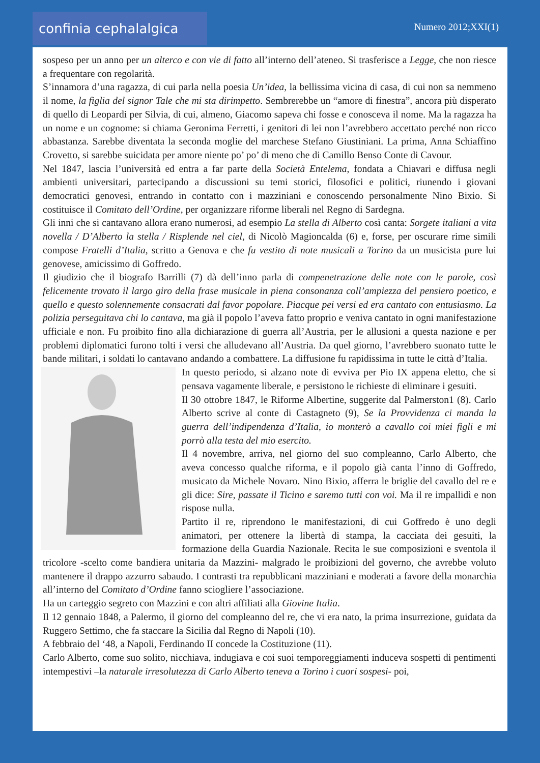confinia cephalalgica Numero 2012;XXI(1)
sospeso per un anno per un alterco e con vie di fatto all’interno dell’ateneo. Si trasferisce a Legge, che non riesce a frequentare con regolarità.
S’innamora d’una ragazza, di cui parla nella poesia Un’idea, la bellissima vicina di casa, di cui non sa nemmeno il nome, la figlia del signor Tale che mi sta dirimpetto. Sembrerebbe un “amore di finestra”, ancora più disperato di quello di Leopardi per Silvia, di cui, almeno, Giacomo sapeva chi fosse e conosceva il nome. Ma la ragazza ha un nome e un cognome: si chiama Geronima Ferretti, i genitori di lei non l’avrebbero accettato perché non ricco abbastanza. Sarebbe diventata la seconda moglie del marchese Stefano Giustiniani. La prima, Anna Schiaffino Crovetto, si sarebbe suicidata per amore niente po’ po’ di meno che di Camillo Benso Conte di Cavour.
Nel 1847, lascia l’università ed entra a far parte della Società Entelema, fondata a Chiavari e diffusa negli ambienti universitari, partecipando a discussioni su temi storici, filosofici e politici, riunendo i giovani democratici genovesi, entrando in contatto con i mazziniani e conoscendo personalmente Nino Bixio. Si costituisce il Comitato dell’Ordine, per organizzare riforme liberali nel Regno di Sardegna.
Gli inni che si cantavano allora erano numerosi, ad esempio La stella di Alberto così canta: Sorgete italiani a vita novella / D’Alberto la stella / Risplende nel ciel, di Nicolò Magioncalda (6) e, forse, per oscurare rime simili compose Fratelli d’Italia, scritto a Genova e che fu vestito di note musicali a Torino da un musicista pure lui genovese, amicissimo di Goffredo.
Il giudizio che il biografo Barrilli (7) dà dell’inno parla di compenetrazione delle note con le parole, così felicemente trovato il largo giro della frase musicale in piena consonanza coll’ampiezza del pensiero poetico, e quello e questo solennemente consacrati dal favor popolare. Piacque pei versi ed era cantato con entusiasmo. La polizia perseguitava chi lo cantava, ma già il popolo l’aveva fatto proprio e veniva cantato in ogni manifestazione ufficiale e non. Fu proibito fino alla dichiarazione di guerra all’Austria, per le allusioni a questa nazione e per problemi diplomatici furono tolti i versi che alludevano all’Austria. Da quel giorno, l’avrebbero suonato tutte le bande militari, i soldati lo cantavano andando a combattere. La diffusione fu rapidissima in tutte le città d’Italia.
In questo periodo, si alzano note di evviva per Pio IX appena eletto, che si pensava vagamente liberale, e persistono le richieste di eliminare i gesuiti.
Il 30 ottobre 1847, le Riforme Albertine, suggerite dal Palmerston1 (8). Carlo Alberto scrive al conte di Castagneto (9), Se la Provvidenza ci manda la guerra dell’indipendenza d’Italia, io monterò a cavallo coi miei figli e mi porrò alla testa del mio esercito.
Il 4 novembre, arriva, nel giorno del suo compleanno, Carlo Alberto, che aveva concesso qualche riforma, e il popolo già canta l’inno di Goffredo, musicato da Michele Novaro. Nino Bixio, afferra le briglie del cavallo del re e gli dice: Sire, passate il Ticino e saremo tutti con voi. Ma il re impallidì e non rispose nulla.
Partito il re, riprendono le manifestazioni, di cui Goffredo è uno degli animatori, per ottenere la libertà di stampa, la cacciata dei gesuiti, la formazione della Guardia Nazionale. Recita le sue composizioni e sventola il tricolore -scelto come bandiera unitaria da Mazzini- malgrado le proibizioni del governo, che avrebbe voluto mantenere il drappo azzurro sabaudo. I contrasti tra repubblicani mazziniani e moderati a favore della monarchia all’interno del Comitato d’Ordine fanno sciogliere l’associazione.
Ha un carteggio segreto con Mazzini e con altri affiliati alla Giovine Italia.
Il 12 gennaio 1848, a Palermo, il giorno del compleanno del re, che vi era nato, la prima insurrezione, guidata da Ruggero Settimo, che fa staccare la Sicilia dal Regno di Napoli (10).
A febbraio del ‘48, a Napoli, Ferdinando II concede la Costituzione (11).
Carlo Alberto, come suo solito, nicchiava, indugiava e coi suoi temporeggiamenti induceva sospetti di pentimenti intempestivi –la naturale irresolutezza di Carlo Alberto teneva a Torino i cuori sospesi- poi,